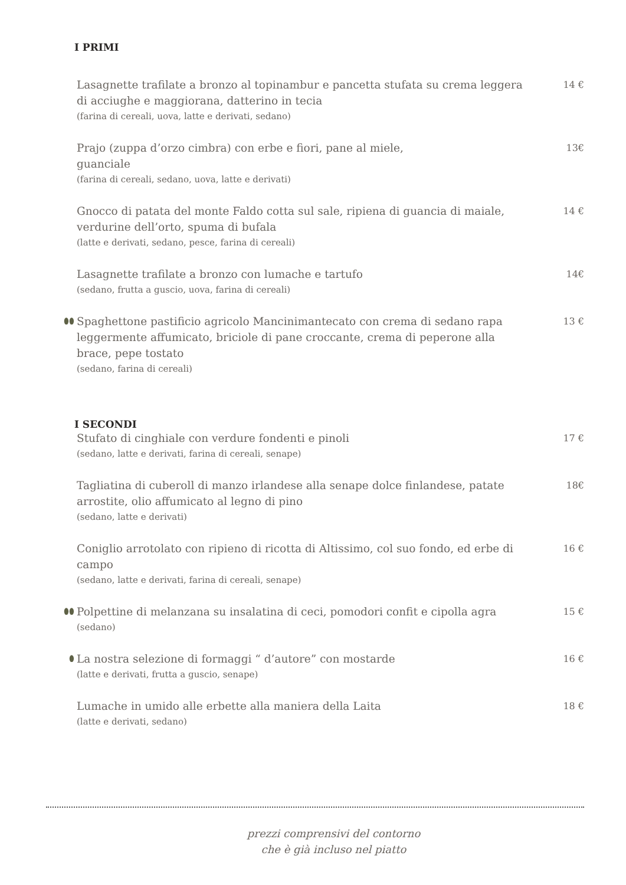I PRIMI
Lasagnette trafilate a bronzo al topinambur e pancetta stufata su crema leggera di acciughe e maggiorana, datterino in tecia
(farina di cereali, uova, latte e derivati, sedano)
14 €
Prajo (zuppa d’orzo cimbra) con erbe e fiori, pane al miele,
guanciale
(farina di cereali, sedano, uova, latte e derivati)
13€
Gnocco di patata del monte Faldo cotta sul sale, ripiena di guancia di maiale, verdurine dell’orto, spuma di bufala
(latte e derivati, sedano, pesce, farina di cereali)
14 €
Lasagnette trafilate a bronzo con lumache e tartufo
(sedano, frutta a guscio, uova, farina di cereali)
14€
⬮⬮
Spaghettone pastificio agricolo Mancinimantecato con crema di sedano rapa leggermente affumicato, briciole di pane croccante, crema di peperone alla brace, pepe tostato
(sedano, farina di cereali)
13 €
I SECONDI
Stufato di cinghiale con verdure fondenti e pinoli
(sedano, latte e derivati, farina di cereali, senape)
17 €
Tagliatina di cuberoll di manzo irlandese alla senape dolce finlandese, patate arrostite, olio affumicato al legno di pino
(sedano, latte e derivati)
18€
Coniglio arrotolato con ripieno di ricotta di Altissimo, col suo fondo, ed erbe di campo
(sedano, latte e derivati, farina di cereali, senape)
16 €
⬮⬮
Polpettine di melanzana su insalatina di ceci, pomodori confit e cipolla agra
(sedano)
15 €
⬮
La nostra selezione di formaggi “ d’autore” con mostarde
(latte e derivati, frutta a guscio, senape)
16 €
Lumache in umido alle erbette alla maniera della Laita
(latte e derivati, sedano)
18 €
prezzi comprensivi del contorno
che è già incluso nel piatto